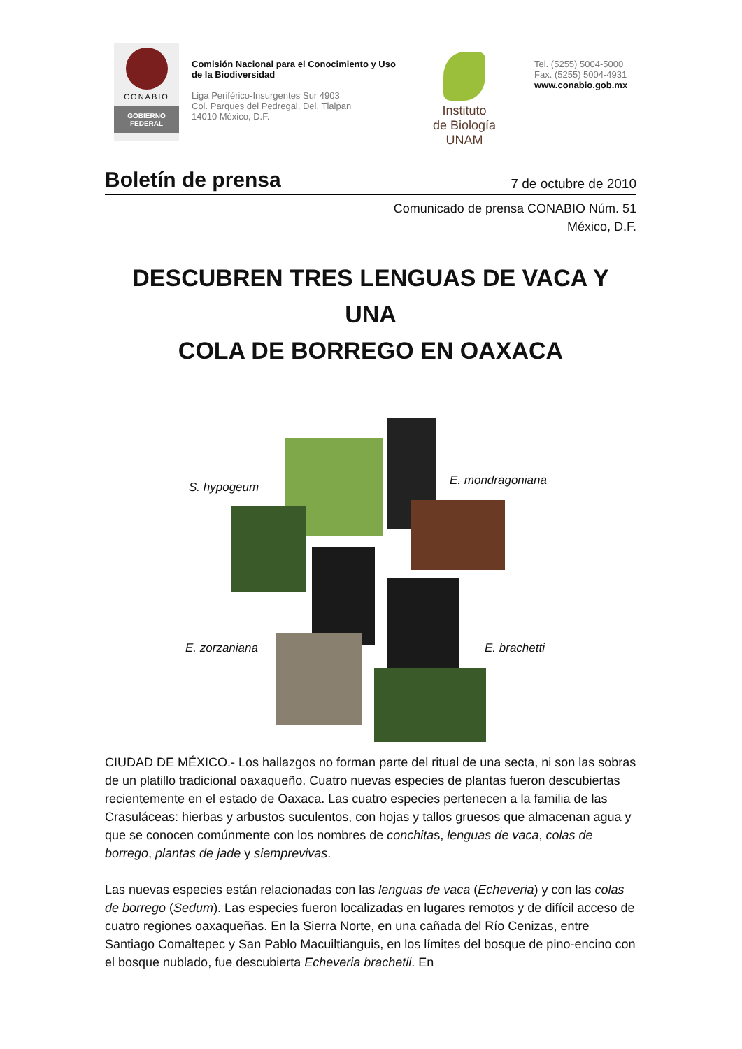CONABIO
GOBIERNO
FEDERAL
Comisión Nacional para el Conocimiento y Uso de la Biodiversidad
Liga Periférico-Insurgentes Sur 4903
Col. Parques del Pedregal, Del. Tlalpan
14010 México, D.F.
Instituto
de Biología
UNAM
Tel. (5255) 5004-5000
Fax. (5255) 5004-4931
www.conabio.gob.mx
Boletín de prensa 7 de octubre de 2010
Comunicado de prensa CONABIO Núm. 51
México, D.F.
DESCUBREN TRES LENGUAS DE VACA Y UNA
COLA DE BORREGO EN OAXACA
S. hypogeum E. mondragoniana
E. zorzaniana E. brachetti
CIUDAD DE MÉXICO.- Los hallazgos no forman parte del ritual de una secta, ni son las sobras de un platillo tradicional oaxaqueño. Cuatro nuevas especies de plantas fueron descubiertas recientemente en el estado de Oaxaca. Las cuatro especies pertenecen a la familia de las Crasuláceas: hierbas y arbustos suculentos, con hojas y tallos gruesos que almacenan agua y que se conocen comúnmente con los nombres de conchitas, lenguas de vaca, colas de borrego, plantas de jade y siemprevivas.
Las nuevas especies están relacionadas con las lenguas de vaca (Echeveria) y con las colas de borrego (Sedum). Las especies fueron localizadas en lugares remotos y de difícil acceso de cuatro regiones oaxaqueñas. En la Sierra Norte, en una cañada del Río Cenizas, entre Santiago Comaltepec y San Pablo Macuiltianguis, en los límites del bosque de pino-encino con el bosque nublado, fue descubierta Echeveria brachetii. En